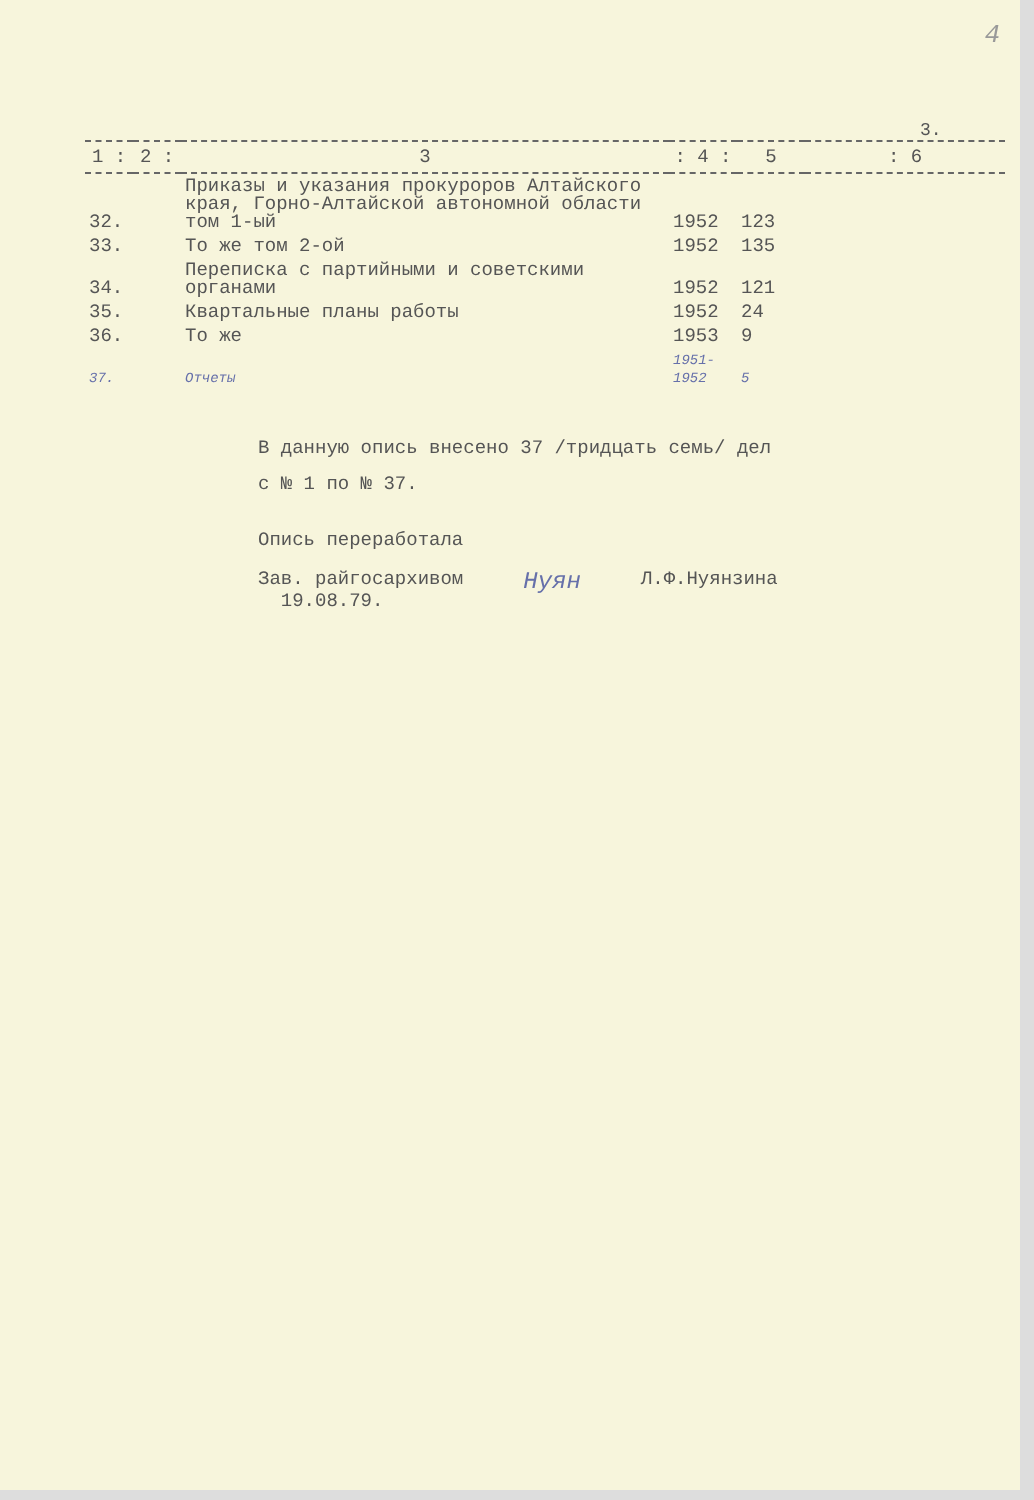4
3.
| 1 : | 2 : | 3 | : 4 : | 5 | : 6 |
| --- | --- | --- | --- | --- | --- |
| 32. | | Приказы и указания прокуроров Алтайского края, Горно-Алтайской автономной области том 1-ый | 1952 | 123 | |
| 33. | | То же том 2-ой | 1952 | 135 | |
| 34. | | Переписка с партийными и советскими органами | 1952 | 121 | |
| 35. | | Квартальные планы работы | 1952 | 24 | |
| 36. | | То же | 1953 | 9 | |
| 37. | | Отчеты | 1951-1952 | 5 | |
В данную опись внесено 37 /тридцать семь/ дел
с № 1 по № 37.
Опись переработала
Зав. райгосархивом
19.08.79.
Нуян
Л.Ф.Нуянзина